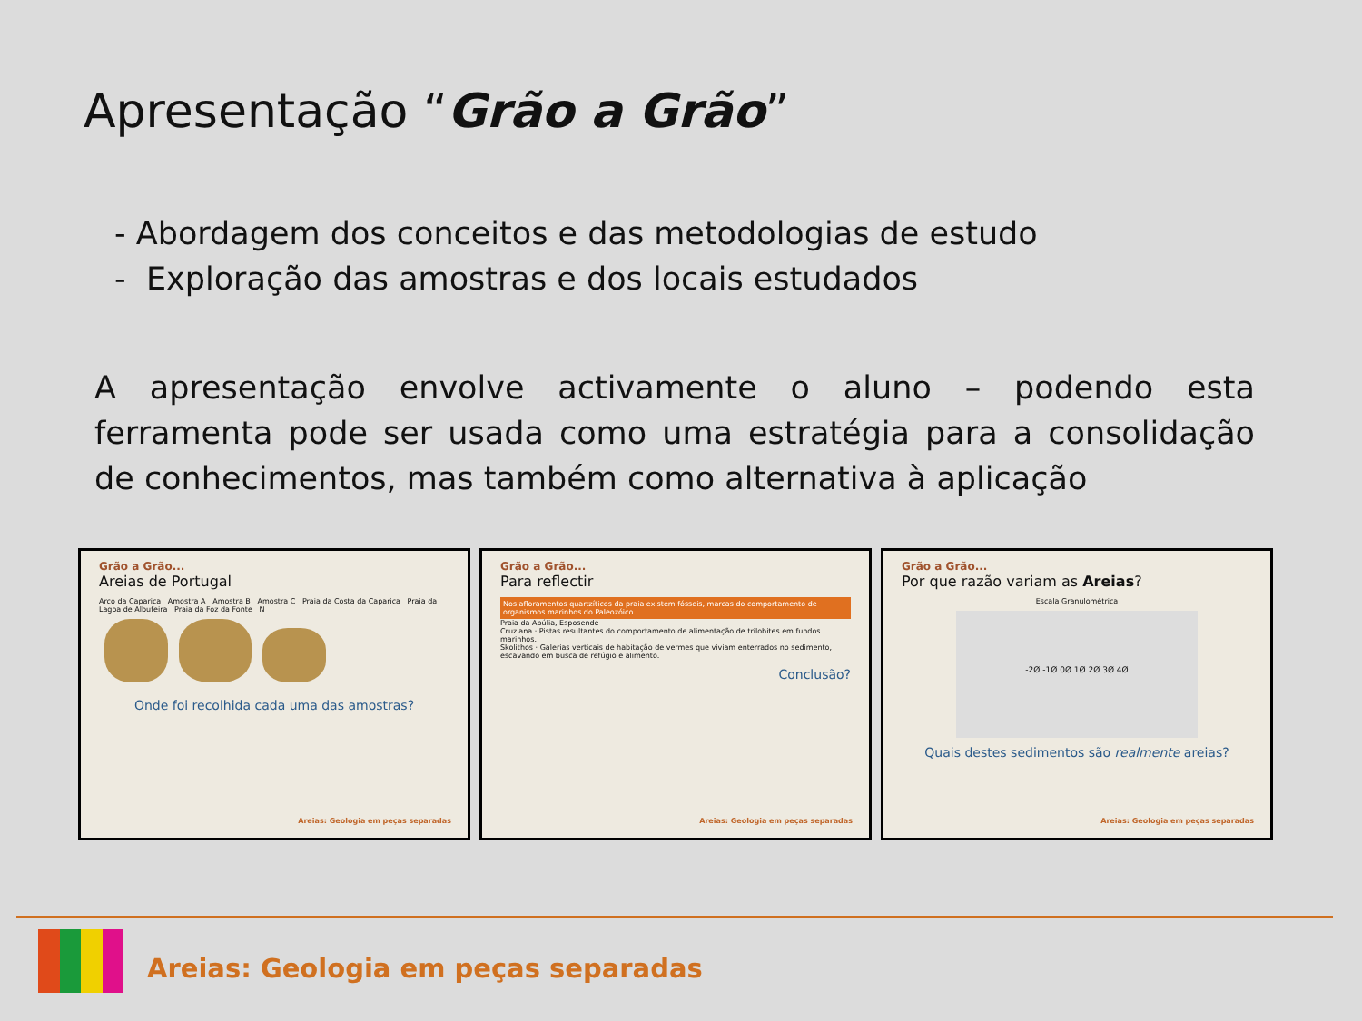Apresentação “Grão a Grão”
- Abordagem dos conceitos e das metodologias de estudo
- Exploração das amostras e dos locais estudados
A apresentação envolve activamente o aluno – podendo esta ferramenta pode ser usada como uma estratégia para a consolidação de conhecimentos, mas também como alternativa à aplicação
Grão a Grão...
Areias de Portugal
Arco da Caparica Amostra A Amostra B Amostra C Praia da Costa da Caparica Praia da Lagoa de Albufeira Praia da Foz da Fonte N
Onde foi recolhida cada uma das amostras?
Areias: Geologia em peças separadas
Grão a Grão...
Para reflectir
Nos afloramentos quartzíticos da praia existem fósseis, marcas do comportamento de organismos marinhos do Paleozóico.
Praia da Apúlia, Esposende
Cruziana · Pistas resultantes do comportamento de alimentação de trilobites em fundos marinhos.
Skolithos · Galerias verticais de habitação de vermes que viviam enterrados no sedimento, escavando em busca de refúgio e alimento.
Conclusão?
Areias: Geologia em peças separadas
Grão a Grão...
Por que razão variam as Areias?
Escala Granulométrica
-2Ø -1Ø 0Ø 1Ø 2Ø 3Ø 4Ø
Quais destes sedimentos são realmente areias?
Areias: Geologia em peças separadas
Areias: Geologia em peças separadas